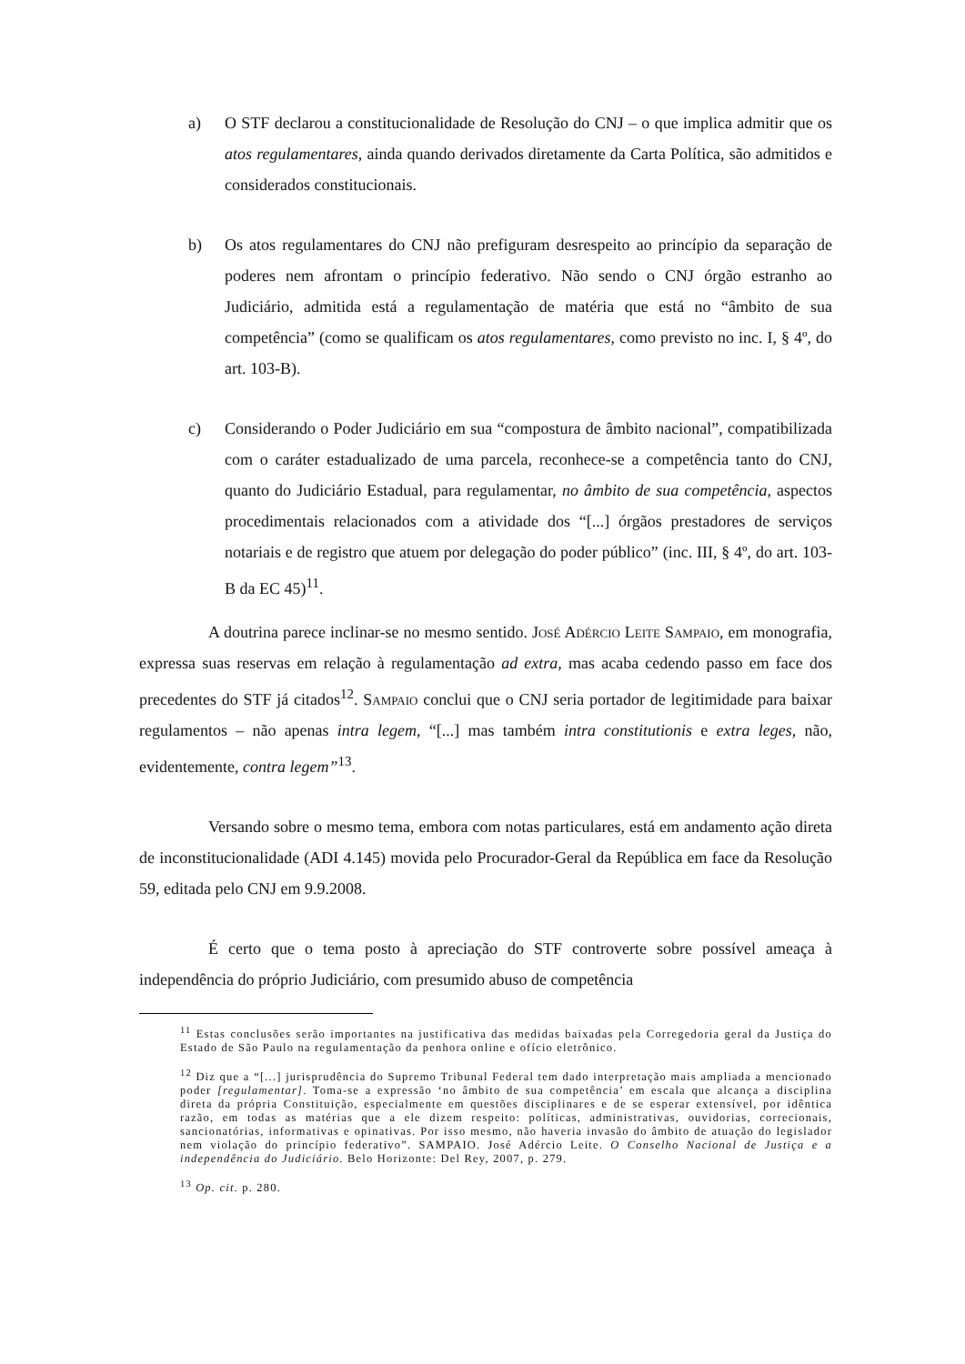a) O STF declarou a constitucionalidade de Resolução do CNJ – o que implica admitir que os atos regulamentares, ainda quando derivados diretamente da Carta Política, são admitidos e considerados constitucionais.
b) Os atos regulamentares do CNJ não prefiguram desrespeito ao princípio da separação de poderes nem afrontam o princípio federativo. Não sendo o CNJ órgão estranho ao Judiciário, admitida está a regulamentação de matéria que está no “âmbito de sua competência” (como se qualificam os atos regulamentares, como previsto no inc. I, § 4º, do art. 103-B).
c) Considerando o Poder Judiciário em sua “compostura de âmbito nacional”, compatibilizada com o caráter estadualizado de uma parcela, reconhece-se a competência tanto do CNJ, quanto do Judiciário Estadual, para regulamentar, no âmbito de sua competência, aspectos procedimentais relacionados com a atividade dos “[...] órgãos prestadores de serviços notariais e de registro que atuem por delegação do poder público” (inc. III, § 4º, do art. 103-B da EC 45)<sup>11</sup>.
A doutrina parece inclinar-se no mesmo sentido. José Adércio Leite Sampaio, em monografia, expressa suas reservas em relação à regulamentação ad extra, mas acaba cedendo passo em face dos precedentes do STF já citados<sup>12</sup>. Sampaio conclui que o CNJ seria portador de legitimidade para baixar regulamentos – não apenas intra legem, “[...] mas também intra constitutionis e extra leges, não, evidentemente, contra legem”<sup>13</sup>.
Versando sobre o mesmo tema, embora com notas particulares, está em andamento ação direta de inconstitucionalidade (ADI 4.145) movida pelo Procurador-Geral da República em face da Resolução 59, editada pelo CNJ em 9.9.2008.
É certo que o tema posto à apreciação do STF controverte sobre possível ameaça à independência do próprio Judiciário, com presumido abuso de competência
<sup>11</sup> Estas conclusões serão importantes na justificativa das medidas baixadas pela Corregedoria geral da Justiça do Estado de São Paulo na regulamentação da penhora online e ofício eletrônico.
<sup>12</sup> Diz que a “[...] jurisprudência do Supremo Tribunal Federal tem dado interpretação mais ampliada a mencionado poder [regulamentar]. Toma-se a expressão ‘no âmbito de sua competência’ em escala que alcança a disciplina direta da própria Constituição, especialmente em questões disciplinares e de se esperar extensível, por idêntica razão, em todas as matérias que a ele dizem respeito: políticas, administrativas, ouvidorias, correcionais, sancionatórias, informativas e opinativas. Por isso mesmo, não haveria invasão do âmbito de atuação do legislador nem violação do princípio federativo”. SAMPAIO. José Adércio Leite. O Conselho Nacional de Justiça e a independência do Judiciário. Belo Horizonte: Del Rey, 2007, p. 279.
<sup>13</sup> Op. cit. p. 280.